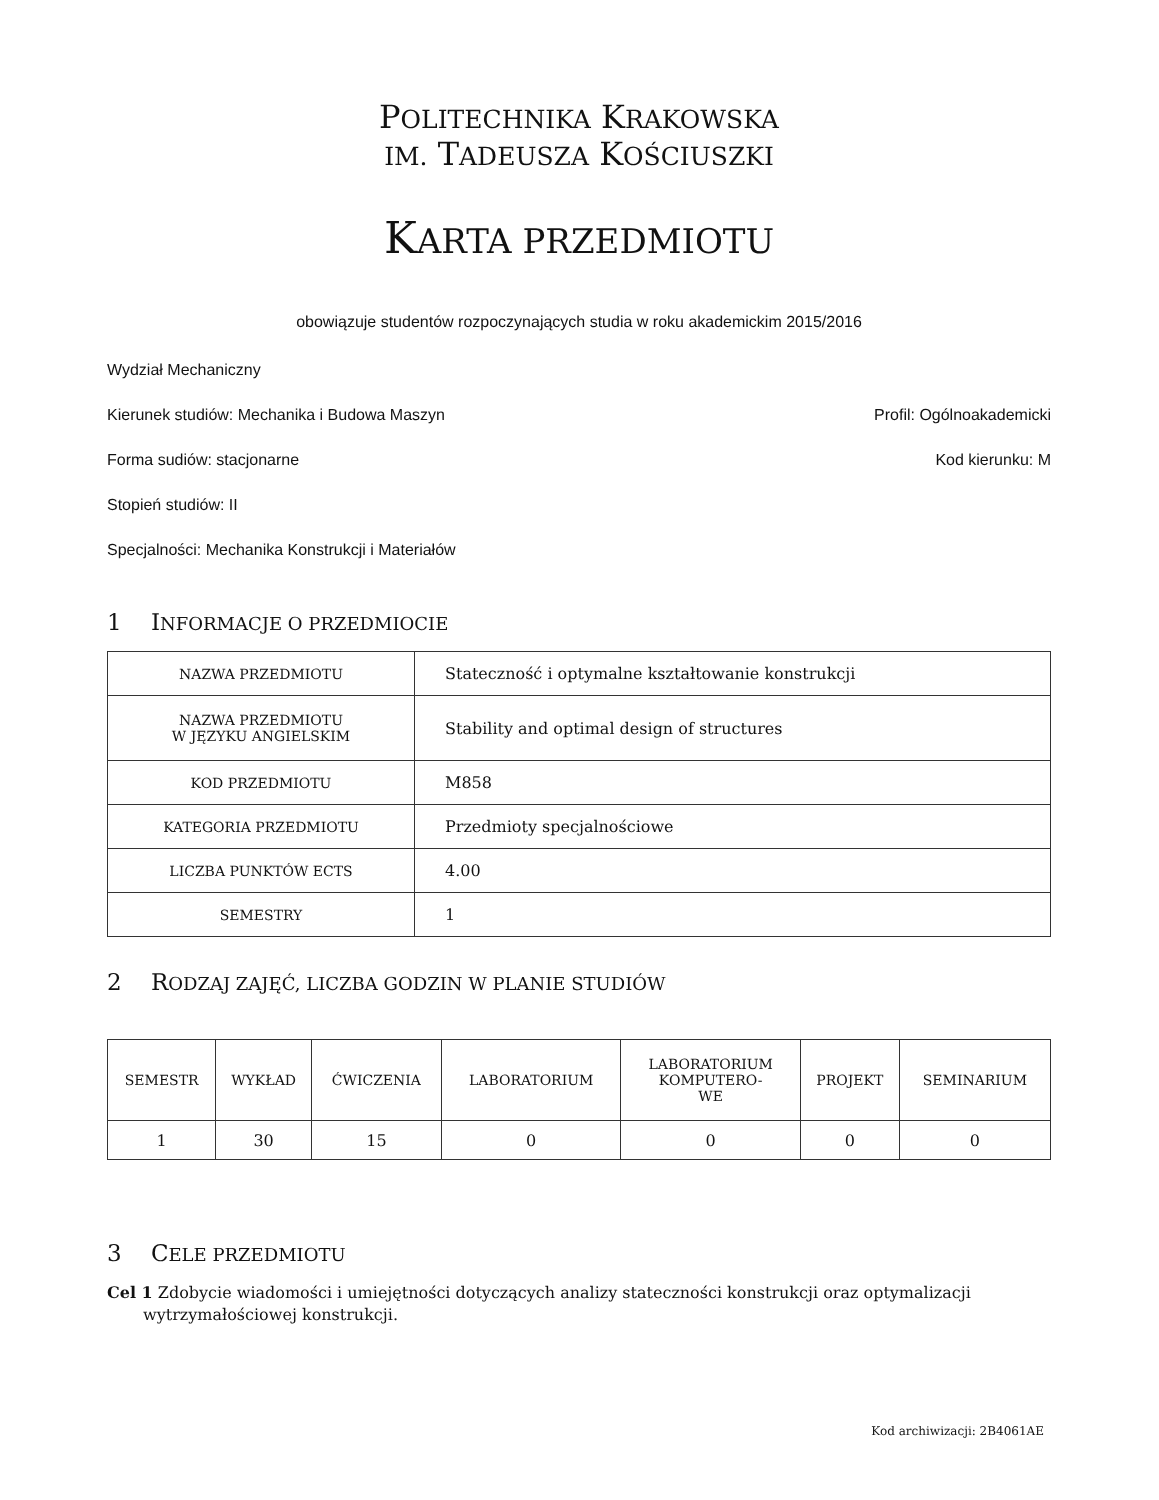POLITECHNIKA KRAKOWSKA
IM. TADEUSZA KOŚCIUSZKI
KARTA PRZEDMIOTU
obowiązuje studentów rozpoczynających studia w roku akademickim 2015/2016
Wydział Mechaniczny
Kierunek studiów: Mechanika i Budowa Maszyn Profil: Ogólnoakademicki
Forma sudiów: stacjonarne Kod kierunku: M
Stopień studiów: II
Specjalności: Mechanika Konstrukcji i Materiałów
1 INFORMACJE O PRZEDMIOCIE
| NAZWA PRZEDMIOTU | Stateczność i optymalne kształtowanie konstrukcji |
| NAZWA PRZEDMIOTU W JĘZYKU ANGIELSKIM | Stability and optimal design of structures |
| KOD PRZEDMIOTU | M858 |
| KATEGORIA PRZEDMIOTU | Przedmioty specjalnościowe |
| LICZBA PUNKTÓW ECTS | 4.00 |
| SEMESTRY | 1 |
2 RODZAJ ZAJĘĆ, LICZBA GODZIN W PLANIE STUDIÓW
| SEMESTR | WYKŁAD | ĆWICZENIA | LABORATORIUM | LABORATORIUM KOMPUTERO- WE | PROJEKT | SEMINARIUM |
| --- | --- | --- | --- | --- | --- | --- |
| 1 | 30 | 15 | 0 | 0 | 0 | 0 |
3 CELE PRZEDMIOTU
Cel 1 Zdobycie wiadomości i umiejętności dotyczących analizy stateczności konstrukcji oraz optymalizacji wytrzymałościowej konstrukcji.
Kod archiwizacji: 2B4061AE